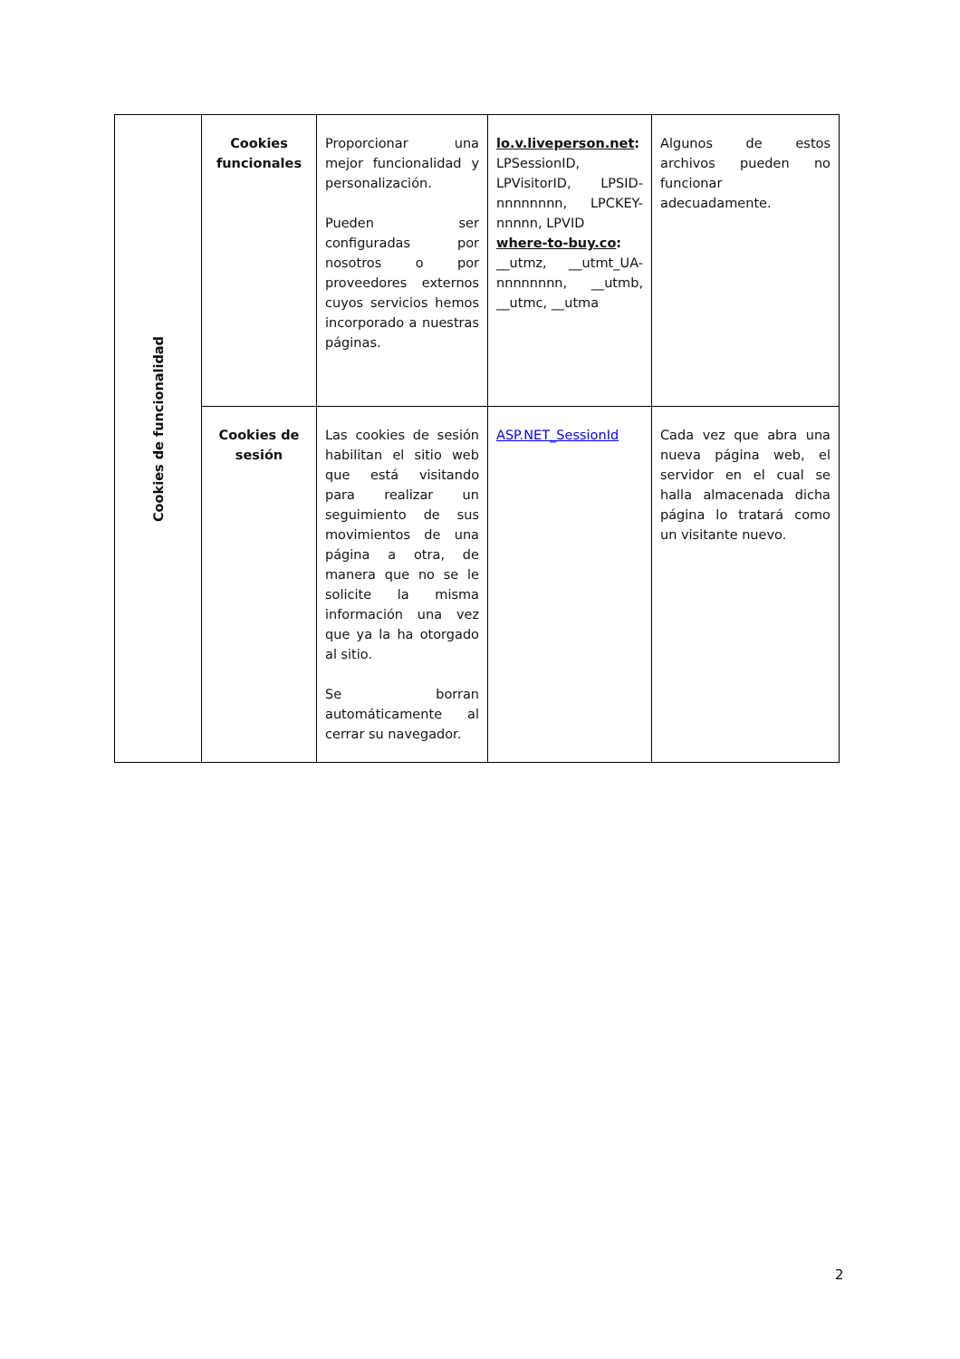| Cookies de funcionalidad | Cookies funcionales | Proporcionar una mejor funcionalidad y personalización. Pueden ser configuradas por nosotros o por proveedores externos cuyos servicios hemos incorporado a nuestras páginas. | lo.v.liveperson.net : LPSessionID, LPVisitorID, LPSID-nnnnnnnn, LPCKEY-nnnnn, LPVID where-to-buy.co : __utmz, __utmt_UA-nnnnnnnn, __utmb, __utmc, __utma | Algunos de estos archivos pueden no funcionar adecuadamente. |
| | Cookies de sesión | Las cookies de sesión habilitan el sitio web que está visitando para realizar un seguimiento de sus movimientos de una página a otra, de manera que no se le solicite la misma información una vez que ya la ha otorgado al sitio. Se borran automáticamente al cerrar su navegador. | ASP.NET_SessionId | Cada vez que abra una nueva página web, el servidor en el cual se halla almacenada dicha página lo tratará como un visitante nuevo. |
2